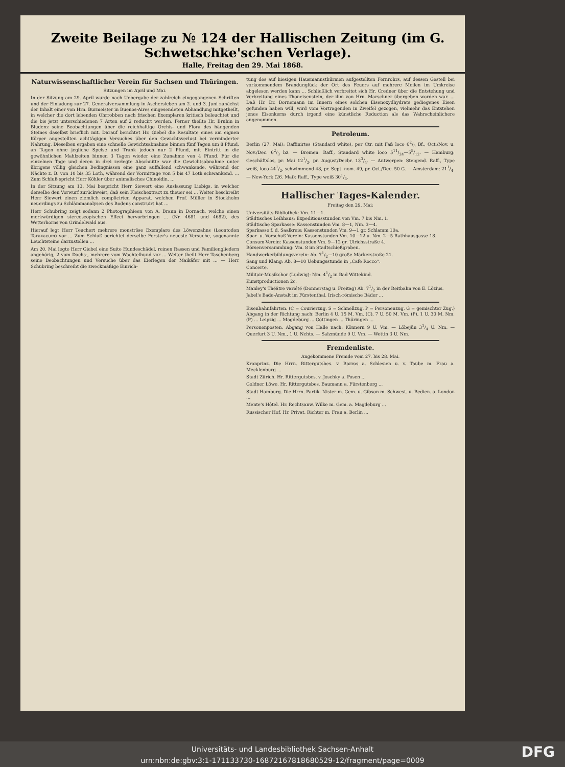Zweite Beilage zu № 124 der Hallischen Zeitung (im G. Schwetschke'schen Verlage).
Halle, Freitag den 29. Mai 1868.
Naturwissenschaftlicher Verein für Sachsen und Thüringen.
Sitzungen im April und Mai.
In der Sitzung am 29. April wurde nach Uebergabe der zahlreich eingegangenen Schriften und der Einladung zur 27. Generalversammlung in Aschersleben am 2. und 3. Juni zunächst der Inhalt einer von Hrn. Burmeister in Buenos-Aires eingesendeten Abhandlung mitgetheilt, in welcher die dort lebenden Ohrrobben nach frischen Exemplaren kritisch beleuchtet und die bis jetzt unterschiedenen 7 Arten auf 2 reducirt werden. Ferner theilte Hr. Bruhin in Bludenz seine Beobachtungen über die reichhaltige Orchis- und Flora des hängenden Steines daselbst brieflich mit. Darauf berichtet Hr. Giebel die Resultate eines am eignen Körper angestellten achttägigen Versuches über den Gewichtsverlust bei verminderter Nahrung. Dieselben ergaben eine schnelle Gewichtsabnahme binnen fünf Tagen um 8 Pfund, an Tagen ohne jegliche Speise und Trank jedoch nur 2 Pfund, mit Eintritt in die gewöhnlichen Mahlzeiten binnen 3 Tagen wieder eine Zunahme von 4 Pfund. Für die einzelnen Tage und deren in drei zerlegte Abschnitte war die Gewichtsabnahme unter übrigens völlig gleichen Bedingnissen eine ganz auffallend schwankende, während der Nächte z. B. von 10 bis 35 Loth, während der Vormittage von 5 bis 47 Loth schwankend. ... Zum Schluß spricht Herr Köhler über animalisches Chinoidin. ...
In der Sitzung am 13. Mai bespricht Herr Siewert eine Auslassung Liebigs, in welcher derselbe den Vorwurf zurückweist, daß sein Fleischextract zu theuer sei ... Weiter beschreibt Herr Siewert einen ziemlich complicirten Apparat, welchen Prof. Müller in Stockholm neuerdings zu Schlämmanalysen des Bodens construirt hat ...
Herr Schubring zeigt sodann 2 Photographieen von A. Braun in Dornach, welche einen merkwürdigen stereoscopischen Effect hervorbringen ... (Nr. 4681 und 4682), des Wetterhorns von Grindelwald aus.
Hierauf legt Herr Teuchert mehrere monströse Exemplare des Löwenzahns (Leontodon Taraxacum) vor ... Zum Schluß berichtet derselbe Forster's neueste Versuche, sogenannte Leuchtsteine darzustellen ...
Am 20. Mai legte Herr Giebel eine Suite Hundeschädel, reinen Rassen und Familiengliedern angehörig, 2 vom Dachs-, mehrere vom Wachtelhund vor ... Weiter theilt Herr Taschenberg seine Beobachtungen und Versuche über das Eierlegen der Maikäfer mit ... — Herr Schubring beschreibt die zweckmäßige Einrich-
tung des auf hiesigen Hausmannsthürmen aufgestellten Fernrohrs, auf dessen Gestell bei vorkommendem Brandunglück der Ort des Feuers auf mehrere Meilen im Umkreise abgelesen werden kann ... Schließlich verbreitet sich Hr. Credner über die Entstehung und Verbreitung eines Thoneisenstein, der ihm von Hrn. Marschner übergeben worden war. ... Daß Hr. Dr. Bornemann im Innern eines solchen Eisenoxydhydrats gediegenes Eisen gefunden haben will, wird vom Vortragenden in Zweifel gezogen, vielmehr das Entstehen jenes Eisenkerns durch irgend eine künstliche Reduction als das Wahrscheinlichere angenommen.
Petroleum.
Berlin (27. Mai): Raffinirtes (Standard white), per Ctr. mit Faß loco 62/3 Bf., Oct./Nov. u. Nov./Dec. 62/3 bz. — Bremen: Raff., Standard white loco 511/24—55/12. — Hamburg: Geschäftslos, pr. Mai 121/2, pr. August/Decbr. 133/4. — Antwerpen: Steigend. Raff., Type weiß, loco 441/2, schwimmend 48, pr. Sept. nom. 49, pr. Oct./Dec. 50 G. — Amsterdam: 211/4. — New-York (26. Mai): Raff., Type weiß 301/4.
Hallischer Tages-Kalender.
Freitag den 29. Mai:
Universitäts-Bibliothek: Vm. 11—1.
Städtisches Leihhaus: Expeditionsstunden von Vm. 7 bis Nm. 1.
Städtische Sparkasse: Kassenstunden Vm. 8—1, Nm. 3—4.
Sparkasse f. d. Saalkreis: Kassenstunden Vm. 9—1 gr. Schlamm 10a.
Spar- u. Vorschuß-Verein: Kassenstunden Vm. 10—12 u. Nm. 2—5 Rathhausgasse 18.
Consum-Verein: Kassenstunden Vm. 9—12 gr. Ulrichsstraße 4.
Börsenversammlung: Vm. 8 im Stadtschießgraben.
Handwerkerbildungsverein: Ab. 71/2—10 große Märkerstraße 21.
Sang und Klang: Ab. 8—10 Uebungsstunde in „Cafe Rocco“.
Concerte.
Militair-Musikchor (Ludwig): Nm. 41/2 in Bad Wittekind.
Kunstproductionen 2c.
Manley's Théâtre variété (Donnerstag u. Freitag) Ab. 71/2 in der Reitbahn von E. Lözius.
Jabel's Bade-Anstalt im Fürstenthal. Irisch-römische Bäder ...
Eisenbahnfahrten. (C = Courierzug, S = Schnellzug, P = Personenzug, G = gemischter Zug.) Abgang in der Richtung nach: Berlin 4 U. 15 M. Vm. (C), 7 U. 50 M. Vm. (P), 1 U. 30 M. Nm. (P) ... Leipzig ... Magdeburg ... Göttingen ... Thüringen ...
Personenposten. Abgang von Halle nach: Könnern 9 U. Vm. — Löbejün 31/4 U. Nm. — Querfurt 3 U. Nm., 1 U. Nchts. — Salzmünde 9 U. Vm. — Wettin 3 U. Nm.
Fremdenliste.
Angekommene Fremde vom 27. bis 28. Mai.
Kronprinz. Die Hrrn. Rittergutsbes. v. Barros a. Schlesien u. v. Taube m. Frau a. Mecklenburg ...
Stadt Zürich. Hr. Rittergutsbes. v. Joschky a. Posen ...
Goldner Löwe. Hr. Rittergutsbes. Baumann a. Fürstenberg ...
Stadt Hamburg. Die Hrrn. Partik. Nister m. Gem. u. Gibson m. Schwest. u. Bedien. a. London ...
Mente's Hôtel. Hr. Rechtsanw. Wilke m. Gem. a. Magdeburg ...
Russischer Hof. Hr. Privat. Richter m. Frau a. Berlin ...
Universitäts- und Landesbibliothek Sachsen-Anhalt
urn:nbn:de:gbv:3:1-171133730-16872167818680529-12/fragment/page=0009
DFG